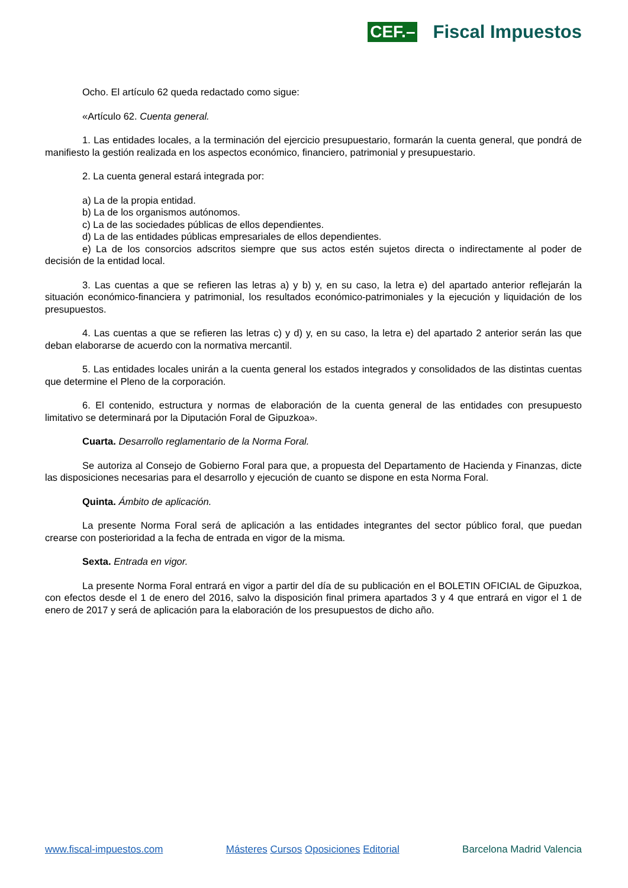CEF.– Fiscal Impuestos
Ocho. El artículo 62 queda redactado como sigue:
«Artículo 62. Cuenta general.
1. Las entidades locales, a la terminación del ejercicio presupuestario, formarán la cuenta general, que pondrá de manifiesto la gestión realizada en los aspectos económico, financiero, patrimonial y presupuestario.
2. La cuenta general estará integrada por:
a) La de la propia entidad.
b) La de los organismos autónomos.
c) La de las sociedades públicas de ellos dependientes.
d) La de las entidades públicas empresariales de ellos dependientes.
e) La de los consorcios adscritos siempre que sus actos estén sujetos directa o indirectamente al poder de decisión de la entidad local.
3. Las cuentas a que se refieren las letras a) y b) y, en su caso, la letra e) del apartado anterior reflejarán la situación económico-financiera y patrimonial, los resultados económico-patrimoniales y la ejecución y liquidación de los presupuestos.
4. Las cuentas a que se refieren las letras c) y d) y, en su caso, la letra e) del apartado 2 anterior serán las que deban elaborarse de acuerdo con la normativa mercantil.
5. Las entidades locales unirán a la cuenta general los estados integrados y consolidados de las distintas cuentas que determine el Pleno de la corporación.
6. El contenido, estructura y normas de elaboración de la cuenta general de las entidades con presupuesto limitativo se determinará por la Diputación Foral de Gipuzkoa».
Cuarta. Desarrollo reglamentario de la Norma Foral.
Se autoriza al Consejo de Gobierno Foral para que, a propuesta del Departamento de Hacienda y Finanzas, dicte las disposiciones necesarias para el desarrollo y ejecución de cuanto se dispone en esta Norma Foral.
Quinta. Ámbito de aplicación.
La presente Norma Foral será de aplicación a las entidades integrantes del sector público foral, que puedan crearse con posterioridad a la fecha de entrada en vigor de la misma.
Sexta. Entrada en vigor.
La presente Norma Foral entrará en vigor a partir del día de su publicación en el BOLETIN OFICIAL de Gipuzkoa, con efectos desde el 1 de enero del 2016, salvo la disposición final primera apartados 3 y 4 que entrará en vigor el 1 de enero de 2017 y será de aplicación para la elaboración de los presupuestos de dicho año.
www.fiscal-impuestos.com Másteres Cursos Oposiciones Editorial Barcelona Madrid Valencia